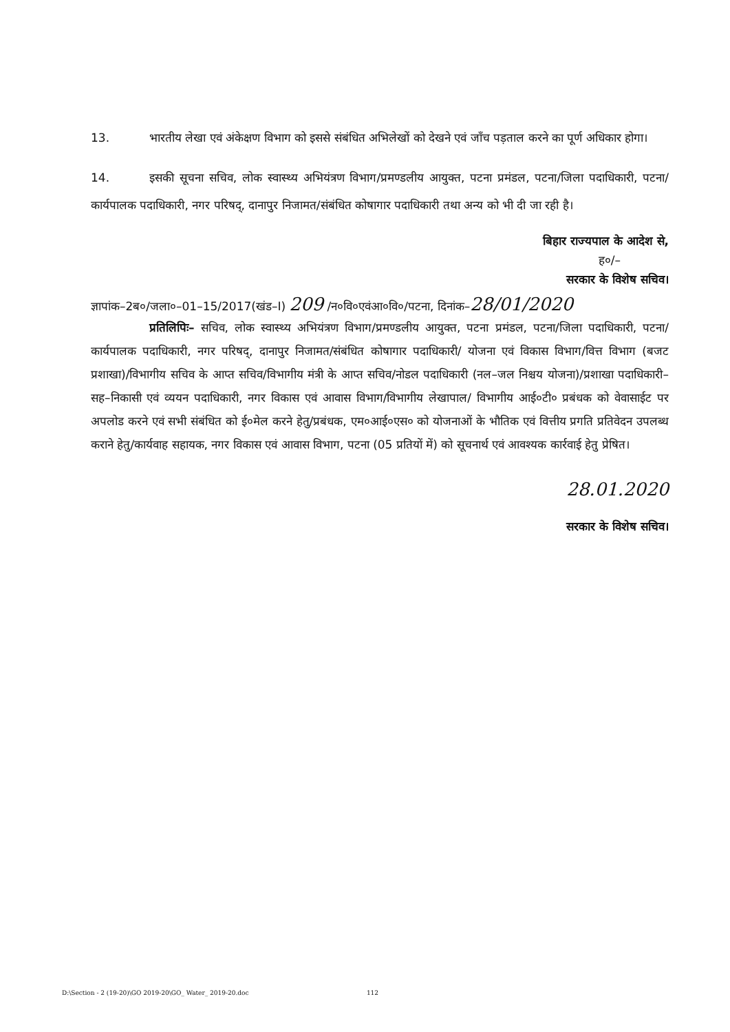13. भारतीय लेखा एवं अंकेक्षण विभाग को इससे संबंधित अभिलेखों को देखने एवं जाँच पड़ताल करने का पूर्ण अधिकार होगा।
14. इसकी सूचना सचिव, लोक स्वास्थ्य अभियंत्रण विभाग/प्रमण्डलीय आयुक्त, पटना प्रमंडल, पटना/जिला पदाधिकारी, पटना/कार्यपालक पदाधिकारी, नगर परिषद्, दानापुर निजामत/संबंधित कोषागार पदाधिकारी तथा अन्य को भी दी जा रही है।
बिहार राज्यपाल के आदेश से,
ह०/–
सरकार के विशेष सचिव।
ज्ञापांक–2ब०/जला०–01–15/2017(खंड–I) 209 /न०वि०एवंआ०वि०/पटना, दिनांक–28/01/2020
प्रतिलिपिः– सचिव, लोक स्वास्थ्य अभियंत्रण विभाग/प्रमण्डलीय आयुक्त, पटना प्रमंडल, पटना/जिला पदाधिकारी, पटना/कार्यपालक पदाधिकारी, नगर परिषद्, दानापुर निजामत/संबंधित कोषागार पदाधिकारी/ योजना एवं विकास विभाग/वित्त विभाग (बजट प्रशाखा)/विभागीय सचिव के आप्त सचिव/विभागीय मंत्री के आप्त सचिव/नोडल पदाधिकारी (नल–जल निश्चय योजना)/प्रशाखा पदाधिकारी–सह–निकासी एवं व्ययन पदाधिकारी, नगर विकास एवं आवास विभाग/विभागीय लेखापाल/ विभागीय आई०टी० प्रबंधक को वेवासाईट पर अपलोड करने एवं सभी संबंधित को ई०मेल करने हेतु/प्रबंधक, एम०आई०एस० को योजनाओं के भौतिक एवं वित्तीय प्रगति प्रतिवेदन उपलब्ध कराने हेतु/कार्यवाह सहायक, नगर विकास एवं आवास विभाग, पटना (05 प्रतियों में) को सूचनार्थ एवं आवश्यक कार्रवाई हेतु प्रेषित।
28.01.2020
सरकार के विशेष सचिव।
D:\Section - 2 (19-20)\GO 2019-20\GO_ Water_ 2019-20.doc 112